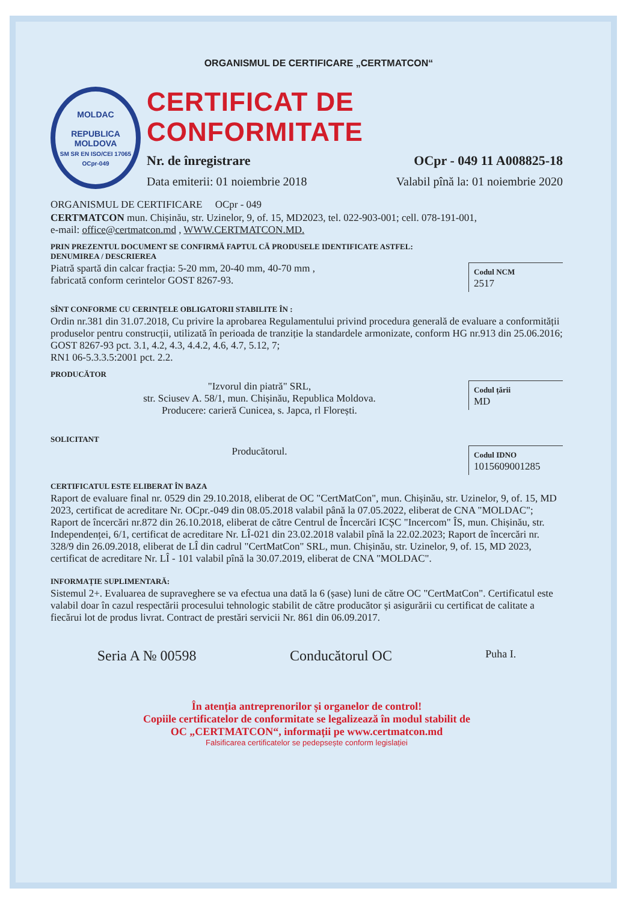ORGANISMUL DE CERTIFICARE „CERTMATCON“
MOLDAC
REPUBLICA MOLDOVA
SM SR EN ISO/CEI 17065
OCpr-049
CERTIFICAT DE CONFORMITATE
Nr. de înregistrare OCpr - 049 11 A008825-18
Data emiterii: 01 noiembrie 2018 Valabil pînă la: 01 noiembrie 2020
ORGANISMUL DE CERTIFICARE OCpr - 049
CERTMATCON mun. Chișinău, str. Uzinelor, 9, of. 15, MD2023, tel. 022-903-001; cell. 078-191-001,
e-mail: office@certmatcon.md , WWW.CERTMATCON.MD.
PRIN PREZENTUL DOCUMENT SE CONFIRMĂ FAPTUL CĂ PRODUSELE IDENTIFICATE ASTFEL:
DENUMIREA / DESCRIEREA
Codul NCM
2517
Piatră spartă din calcar fracția: 5-20 mm, 20-40 mm, 40-70 mm ,
fabricată conform cerintelor GOST 8267-93.
SÎNT CONFORME CU CERINȚELE OBLIGATORII STABILITE ÎN :
Ordin nr.381 din 31.07.2018, Cu privire la aprobarea Regulamentului privind procedura generală de evaluare a conformității produselor pentru construcții, utilizată în perioada de tranziție la standardele armonizate, conform HG nr.913 din 25.06.2016; GOST 8267-93 pct. 3.1, 4.2, 4.3, 4.4.2, 4.6, 4.7, 5.12, 7;
RN1 06-5.3.3.5:2001 pct. 2.2.
PRODUCĂTOR
Codul țării
MD
"Izvorul din piatră" SRL,
str. Sciusev A. 58/1, mun. Chișinău, Republica Moldova.
Producere: carieră Cunicea, s. Japca, rl Florești.
SOLICITANT
Codul IDNO
1015609001285
Producătorul.
CERTIFICATUL ESTE ELIBERAT ÎN BAZA
Raport de evaluare final nr. 0529 din 29.10.2018, eliberat de OC "CertMatCon", mun. Chișinău, str. Uzinelor, 9, of. 15, MD 2023, certificat de acreditare Nr. OCpr.-049 din 08.05.2018 valabil până la 07.05.2022, eliberat de CNA "MOLDAC"; Raport de încercări nr.872 din 26.10.2018, eliberat de către Centrul de Încercări ICȘC "Incercom" ÎS, mun. Chișinău, str. Independenței, 6/1, certificat de acreditare Nr. LÎ-021 din 23.02.2018 valabil pînă la 22.02.2023; Raport de încercări nr. 328/9 din 26.09.2018, eliberat de LÎ din cadrul "CertMatCon" SRL, mun. Chișinău, str. Uzinelor, 9, of. 15, MD 2023, certificat de acreditare Nr. LÎ - 101 valabil pînă la 30.07.2019, eliberat de CNA "MOLDAC".
INFORMAȚIE SUPLIMENTARĂ:
Sistemul 2+. Evaluarea de supraveghere se va efectua una dată la 6 (șase) luni de către OC "CertMatCon". Certificatul este valabil doar în cazul respectării procesului tehnologic stabilit de către producător și asigurării cu certificat de calitate a fiecărui lot de produs livrat. Contract de prestări servicii Nr. 861 din 06.09.2017.
Seria A № 00598 Conducătorul OC Puha I.
În atenția antreprenorilor și organelor de control!
Copiile certificatelor de conformitate se legalizează în modul stabilit de
OC „CERTMATCON“, informații pe www.certmatcon.md
Falsificarea certificatelor se pedepsește conform legislației